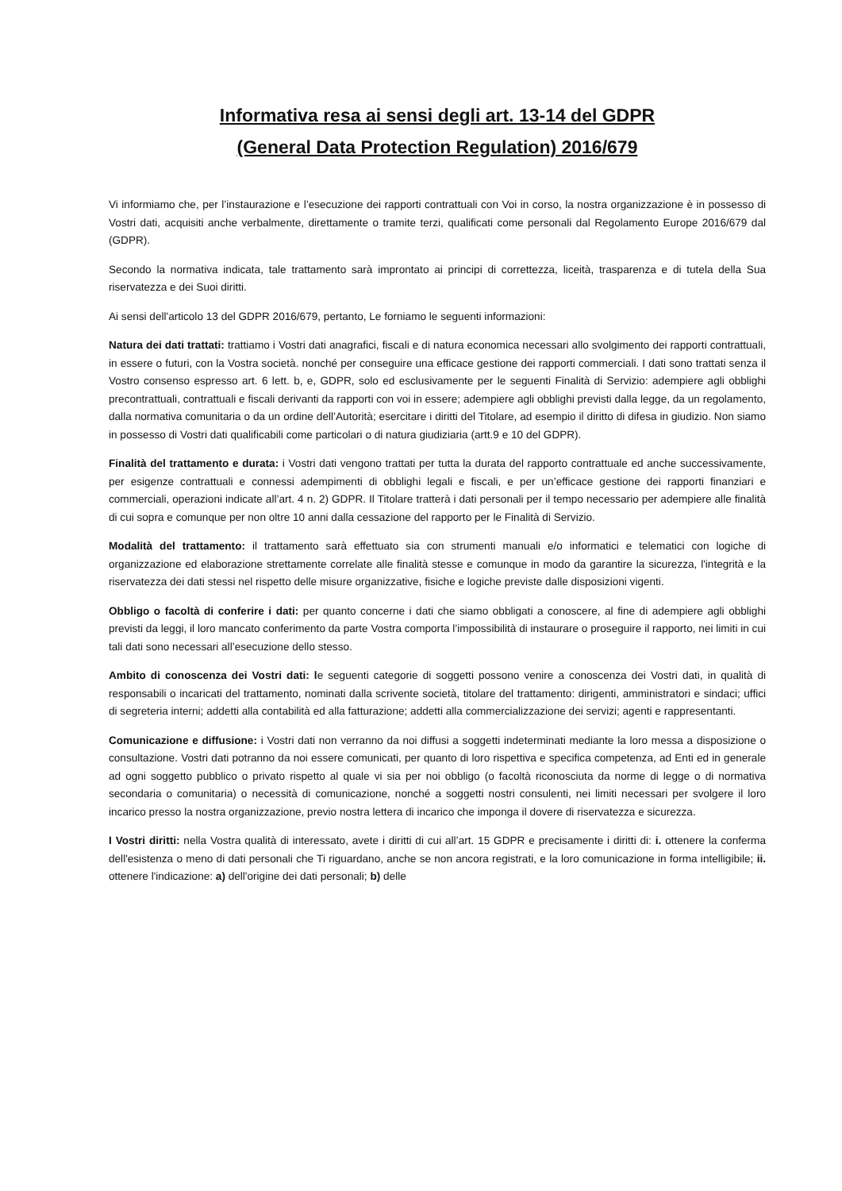Informativa resa ai sensi degli art. 13-14 del GDPR
(General Data Protection Regulation) 2016/679
Vi informiamo che, per l’instaurazione e l’esecuzione dei rapporti contrattuali con Voi in corso, la nostra organizzazione è in possesso di Vostri dati, acquisiti anche verbalmente, direttamente o tramite terzi, qualificati come personali dal Regolamento Europe 2016/679 dal (GDPR).
Secondo la normativa indicata, tale trattamento sarà improntato ai principi di correttezza, liceità, trasparenza e di tutela della Sua riservatezza e dei Suoi diritti.
Ai sensi dell'articolo 13 del GDPR 2016/679, pertanto, Le forniamo le seguenti informazioni:
Natura dei dati trattati: trattiamo i Vostri dati anagrafici, fiscali e di natura economica necessari allo svolgimento dei rapporti contrattuali, in essere o futuri, con la Vostra società. nonché per conseguire una efficace gestione dei rapporti commerciali. I dati sono trattati senza il Vostro consenso espresso art. 6 lett. b, e, GDPR, solo ed esclusivamente per le seguenti Finalità di Servizio: adempiere agli obblighi precontrattuali, contrattuali e fiscali derivanti da rapporti con voi in essere; adempiere agli obblighi previsti dalla legge, da un regolamento, dalla normativa comunitaria o da un ordine dell’Autorità; esercitare i diritti del Titolare, ad esempio il diritto di difesa in giudizio. Non siamo in possesso di Vostri dati qualificabili come particolari o di natura giudiziaria (artt.9 e 10 del GDPR).
Finalità del trattamento e durata: i Vostri dati vengono trattati per tutta la durata del rapporto contrattuale ed anche successivamente, per esigenze contrattuali e connessi adempimenti di obblighi legali e fiscali, e per un’efficace gestione dei rapporti finanziari e commerciali, operazioni indicate all’art. 4 n. 2) GDPR. Il Titolare tratterà i dati personali per il tempo necessario per adempiere alle finalità di cui sopra e comunque per non oltre 10 anni dalla cessazione del rapporto per le Finalità di Servizio.
Modalità del trattamento: il trattamento sarà effettuato sia con strumenti manuali e/o informatici e telematici con logiche di organizzazione ed elaborazione strettamente correlate alle finalità stesse e comunque in modo da garantire la sicurezza, l'integrità e la riservatezza dei dati stessi nel rispetto delle misure organizzative, fisiche e logiche previste dalle disposizioni vigenti.
Obbligo o facoltà di conferire i dati: per quanto concerne i dati che siamo obbligati a conoscere, al fine di adempiere agli obblighi previsti da leggi, il loro mancato conferimento da parte Vostra comporta l’impossibilità di instaurare o proseguire il rapporto, nei limiti in cui tali dati sono necessari all’esecuzione dello stesso.
Ambito di conoscenza dei Vostri dati: le seguenti categorie di soggetti possono venire a conoscenza dei Vostri dati, in qualità di responsabili o incaricati del trattamento, nominati dalla scrivente società, titolare del trattamento: dirigenti, amministratori e sindaci; uffici di segreteria interni; addetti alla contabilità ed alla fatturazione; addetti alla commercializzazione dei servizi; agenti e rappresentanti.
Comunicazione e diffusione: i Vostri dati non verranno da noi diffusi a soggetti indeterminati mediante la loro messa a disposizione o consultazione. Vostri dati potranno da noi essere comunicati, per quanto di loro rispettiva e specifica competenza, ad Enti ed in generale ad ogni soggetto pubblico o privato rispetto al quale vi sia per noi obbligo (o facoltà riconosciuta da norme di legge o di normativa secondaria o comunitaria) o necessità di comunicazione, nonché a soggetti nostri consulenti, nei limiti necessari per svolgere il loro incarico presso la nostra organizzazione, previo nostra lettera di incarico che imponga il dovere di riservatezza e sicurezza.
I Vostri diritti: nella Vostra qualità di interessato, avete i diritti di cui all’art. 15 GDPR e precisamente i diritti di: i. ottenere la conferma dell'esistenza o meno di dati personali che Ti riguardano, anche se non ancora registrati, e la loro comunicazione in forma intelligibile; ii. ottenere l'indicazione: a) dell'origine dei dati personali; b) delle